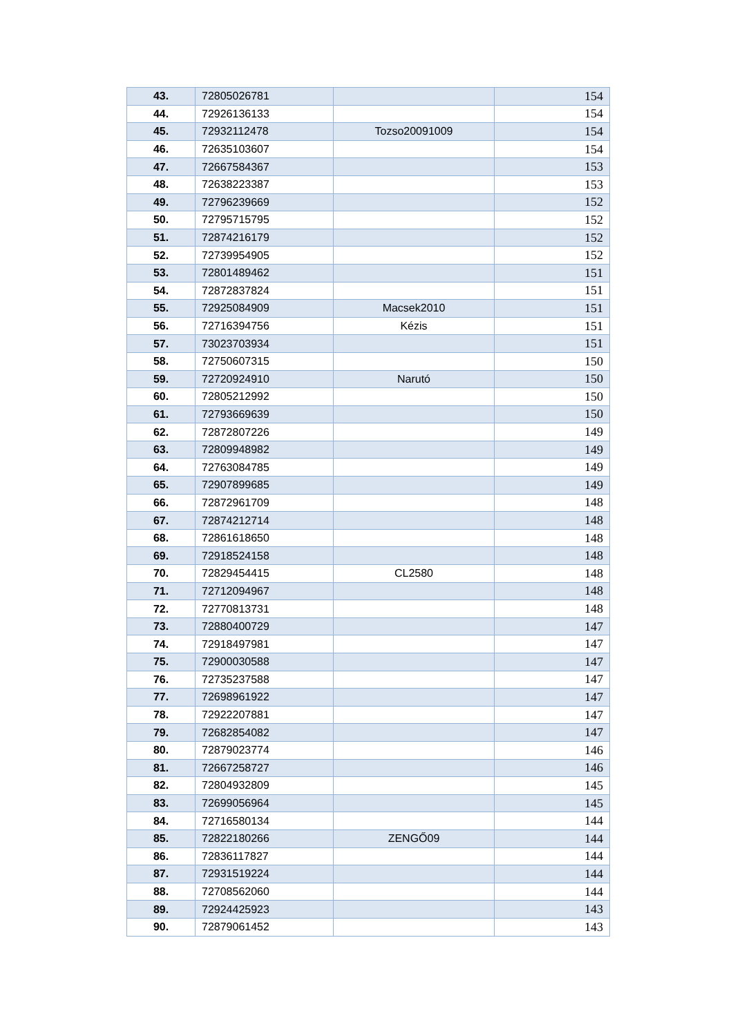| 43. | 72805026781 | | 154 |
| 44. | 72926136133 | | 154 |
| 45. | 72932112478 | Tozso20091009 | 154 |
| 46. | 72635103607 | | 154 |
| 47. | 72667584367 | | 153 |
| 48. | 72638223387 | | 153 |
| 49. | 72796239669 | | 152 |
| 50. | 72795715795 | | 152 |
| 51. | 72874216179 | | 152 |
| 52. | 72739954905 | | 152 |
| 53. | 72801489462 | | 151 |
| 54. | 72872837824 | | 151 |
| 55. | 72925084909 | Macsek2010 | 151 |
| 56. | 72716394756 | Kézis | 151 |
| 57. | 73023703934 | | 151 |
| 58. | 72750607315 | | 150 |
| 59. | 72720924910 | Narutó | 150 |
| 60. | 72805212992 | | 150 |
| 61. | 72793669639 | | 150 |
| 62. | 72872807226 | | 149 |
| 63. | 72809948982 | | 149 |
| 64. | 72763084785 | | 149 |
| 65. | 72907899685 | | 149 |
| 66. | 72872961709 | | 148 |
| 67. | 72874212714 | | 148 |
| 68. | 72861618650 | | 148 |
| 69. | 72918524158 | | 148 |
| 70. | 72829454415 | CL2580 | 148 |
| 71. | 72712094967 | | 148 |
| 72. | 72770813731 | | 148 |
| 73. | 72880400729 | | 147 |
| 74. | 72918497981 | | 147 |
| 75. | 72900030588 | | 147 |
| 76. | 72735237588 | | 147 |
| 77. | 72698961922 | | 147 |
| 78. | 72922207881 | | 147 |
| 79. | 72682854082 | | 147 |
| 80. | 72879023774 | | 146 |
| 81. | 72667258727 | | 146 |
| 82. | 72804932809 | | 145 |
| 83. | 72699056964 | | 145 |
| 84. | 72716580134 | | 144 |
| 85. | 72822180266 | ZENGŐ09 | 144 |
| 86. | 72836117827 | | 144 |
| 87. | 72931519224 | | 144 |
| 88. | 72708562060 | | 144 |
| 89. | 72924425923 | | 143 |
| 90. | 72879061452 | | 143 |